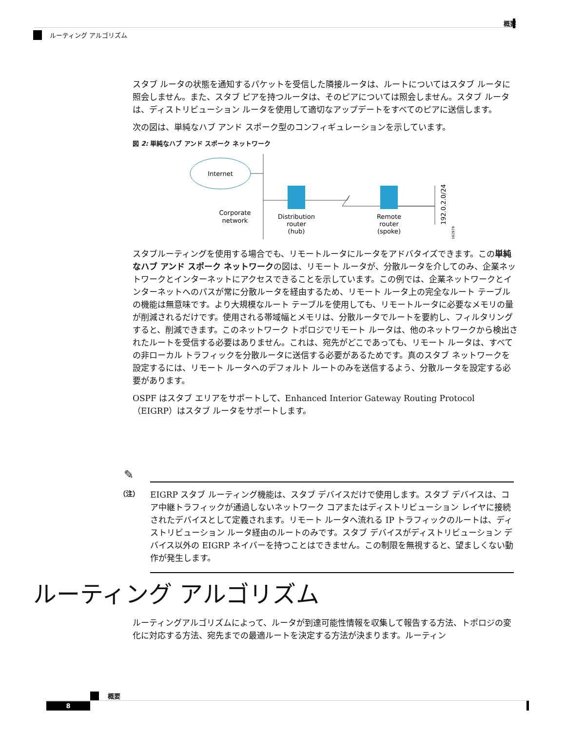概要
ルーティング アルゴリズム
スタブ ルータの状態を通知するパケットを受信した隣接ルータは、ルートについてはスタブ ルータに照会しません。また、スタブ ピアを持つルータは、そのピアについては照会しません。スタブ ルータは、ディストリビューション ルータを使用して適切なアップデートをすべてのピアに送信します。
次の図は、単純なハブ アンド スポーク型のコンフィギュレーションを示しています。
図 2: 単純なハブ アンド スポーク ネットワーク
Internet
Corporate
network
Distribution
router
(hub)
Remote
router
(spoke)
192.0.2.0/24
182979
スタブルーティングを使用する場合でも、リモートルータにルータをアドバタイズできます。この単純なハブ アンド スポーク ネットワークの図は、リモート ルータが、分散ルータを介してのみ、企業ネットワークとインターネットにアクセスできることを示しています。この例では、企業ネットワークとインターネットへのパスが常に分散ルータを経由するため、リモート ルータ上の完全なルート テーブルの機能は無意味です。より大規模なルート テーブルを使用しても、リモートルータに必要なメモリの量が削減されるだけです。使用される帯域幅とメモリは、分散ルータでルートを要約し、フィルタリングすると、削減できます。このネットワーク トポロジでリモート ルータは、他のネットワークから検出されたルートを受信する必要はありません。これは、宛先がどこであっても、リモート ルータは、すべての非ローカル トラフィックを分散ルータに送信する必要があるためです。真のスタブ ネットワークを設定するには、リモート ルータへのデフォルト ルートのみを送信するよう、分散ルータを設定する必要があります。
OSPF はスタブ エリアをサポートして、Enhanced Interior Gateway Routing Protocol（EIGRP）はスタブ ルータをサポートします。
✎
（注）
EIGRP スタブ ルーティング機能は、スタブ デバイスだけで使用します。スタブ デバイスは、コア中継トラフィックが通過しないネットワーク コアまたはディストリビューション レイヤに接続されたデバイスとして定義されます。リモート ルータへ流れる IP トラフィックのルートは、ディストリビューション ルータ経由のルートのみです。スタブ デバイスがディストリビューション デバイス以外の EIGRP ネイバーを持つことはできません。この制限を無視すると、望ましくない動作が発生します。
ルーティング アルゴリズム
ルーティングアルゴリズムによって、ルータが到達可能性情報を収集して報告する方法、トポロジの変化に対応する方法、宛先までの最適ルートを決定する方法が決まります。ルーティン
概要
8